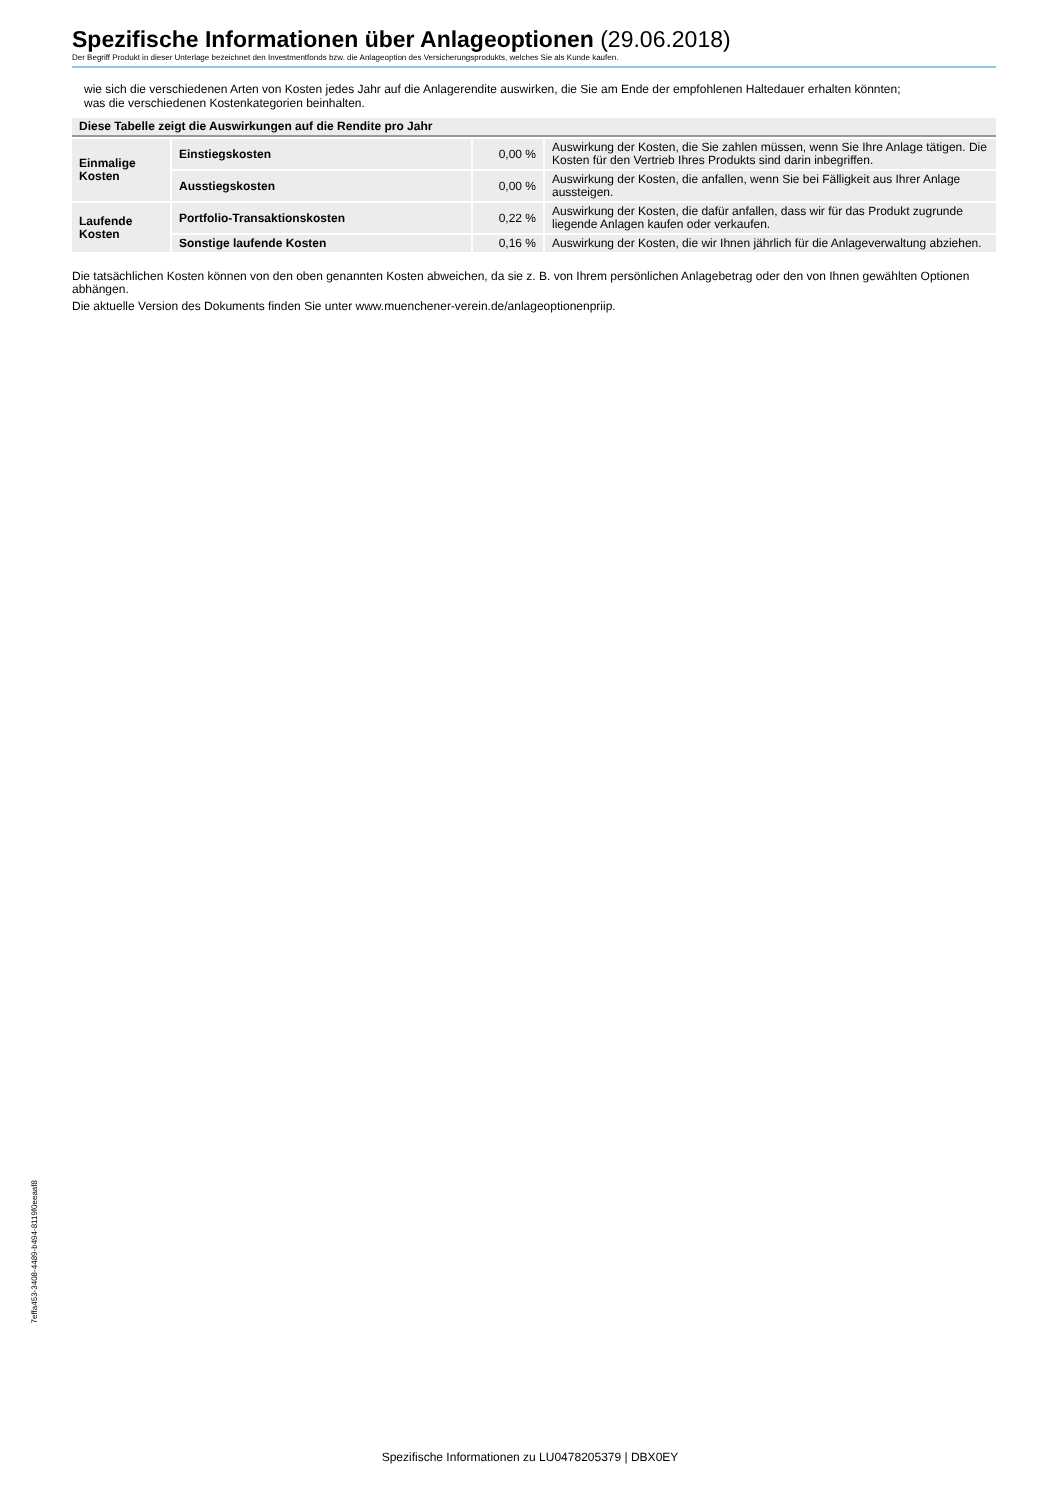Spezifische Informationen über Anlageoptionen (29.06.2018)
Der Begriff Produkt in dieser Unterlage bezeichnet den Investmentfonds bzw. die Anlageoption des Versicherungsprodukts, welches Sie als Kunde kaufen.
wie sich die verschiedenen Arten von Kosten jedes Jahr auf die Anlagerendite auswirken, die Sie am Ende der empfohlenen Haltedauer erhalten könnten;
was die verschiedenen Kostenkategorien beinhalten.
| Diese Tabelle zeigt die Auswirkungen auf die Rendite pro Jahr | | | |
| --- | --- | --- | --- |
| Einmalige Kosten | Einstiegskosten | 0,00 % | Auswirkung der Kosten, die Sie zahlen müssen, wenn Sie Ihre Anlage täti­gen. Die Kosten für den Vertrieb Ihres Produkts sind darin inbegriffen. |
| | Ausstiegskosten | 0,00 % | Auswirkung der Kosten, die anfallen, wenn Sie bei Fälligkeit aus Ihrer Anla­ge aussteigen. |
| Laufende Kosten | Portfolio-Transaktionskosten | 0,22 % | Auswirkung der Kosten, die dafür anfallen, dass wir für das Produkt zu­grunde liegende Anlagen kaufen oder verkaufen. |
| | Sonstige laufende Kosten | 0,16 % | Auswirkung der Kosten, die wir Ihnen jährlich für die Anlageverwaltung abziehen. |
Die tatsächlichen Kosten können von den oben genannten Kosten abweichen, da sie z. B. von Ihrem persönlichen Anlagebetrag oder den von Ihnen gewähl­ten Optionen abhängen.
Die aktuelle Version des Dokuments finden Sie unter www.muenchener-verein.de/anlageoptionenpriip.
7effa453-3408-4489-b494-8119f0eeaaf8
Spezifische Informationen zu LU0478205379 | DBX0EY